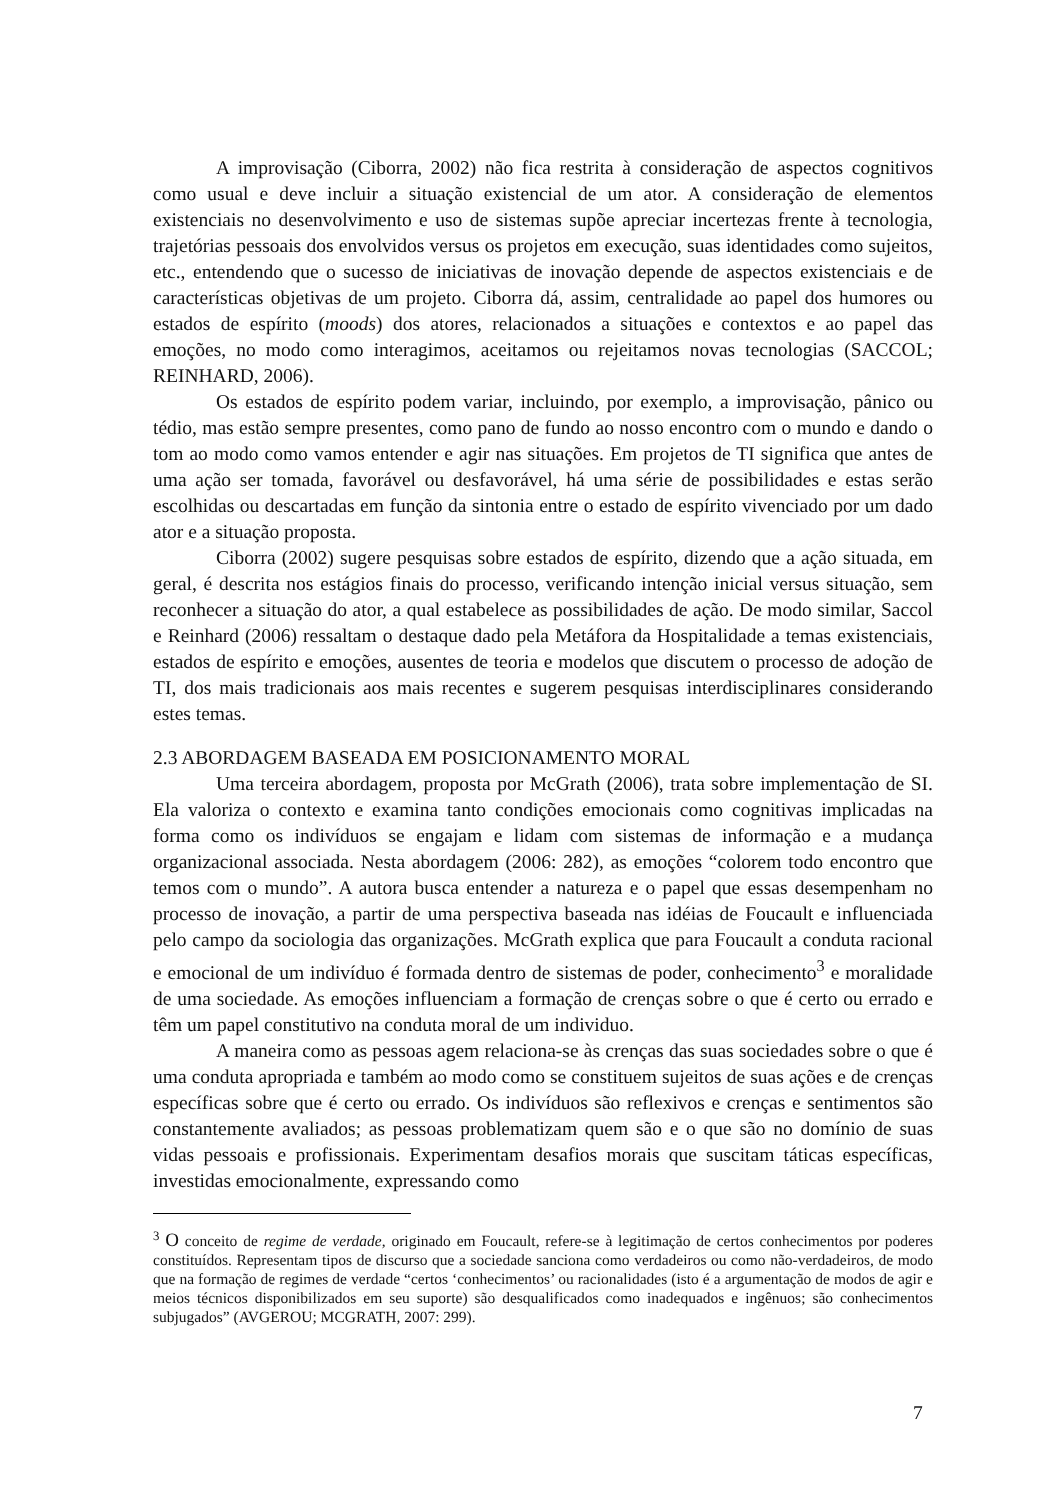A improvisação (Ciborra, 2002) não fica restrita à consideração de aspectos cognitivos como usual e deve incluir a situação existencial de um ator. A consideração de elementos existenciais no desenvolvimento e uso de sistemas supõe apreciar incertezas frente à tecnologia, trajetórias pessoais dos envolvidos versus os projetos em execução, suas identidades como sujeitos, etc., entendendo que o sucesso de iniciativas de inovação depende de aspectos existenciais e de características objetivas de um projeto. Ciborra dá, assim, centralidade ao papel dos humores ou estados de espírito (moods) dos atores, relacionados a situações e contextos e ao papel das emoções, no modo como interagimos, aceitamos ou rejeitamos novas tecnologias (SACCOL; REINHARD, 2006).
Os estados de espírito podem variar, incluindo, por exemplo, a improvisação, pânico ou tédio, mas estão sempre presentes, como pano de fundo ao nosso encontro com o mundo e dando o tom ao modo como vamos entender e agir nas situações. Em projetos de TI significa que antes de uma ação ser tomada, favorável ou desfavorável, há uma série de possibilidades e estas serão escolhidas ou descartadas em função da sintonia entre o estado de espírito vivenciado por um dado ator e a situação proposta.
Ciborra (2002) sugere pesquisas sobre estados de espírito, dizendo que a ação situada, em geral, é descrita nos estágios finais do processo, verificando intenção inicial versus situação, sem reconhecer a situação do ator, a qual estabelece as possibilidades de ação. De modo similar, Saccol e Reinhard (2006) ressaltam o destaque dado pela Metáfora da Hospitalidade a temas existenciais, estados de espírito e emoções, ausentes de teoria e modelos que discutem o processo de adoção de TI, dos mais tradicionais aos mais recentes e sugerem pesquisas interdisciplinares considerando estes temas.
2.3 ABORDAGEM BASEADA EM POSICIONAMENTO MORAL
Uma terceira abordagem, proposta por McGrath (2006), trata sobre implementação de SI. Ela valoriza o contexto e examina tanto condições emocionais como cognitivas implicadas na forma como os indivíduos se engajam e lidam com sistemas de informação e a mudança organizacional associada. Nesta abordagem (2006: 282), as emoções “colorem todo encontro que temos com o mundo”. A autora busca entender a natureza e o papel que essas desempenham no processo de inovação, a partir de uma perspectiva baseada nas idéias de Foucault e influenciada pelo campo da sociologia das organizações. McGrath explica que para Foucault a conduta racional e emocional de um indivíduo é formada dentro de sistemas de poder, conhecimento<sup>3</sup> e moralidade de uma sociedade. As emoções influenciam a formação de crenças sobre o que é certo ou errado e têm um papel constitutivo na conduta moral de um individuo.
A maneira como as pessoas agem relaciona-se às crenças das suas sociedades sobre o que é uma conduta apropriada e também ao modo como se constituem sujeitos de suas ações e de crenças específicas sobre que é certo ou errado. Os indivíduos são reflexivos e crenças e sentimentos são constantemente avaliados; as pessoas problematizam quem são e o que são no domínio de suas vidas pessoais e profissionais. Experimentam desafios morais que suscitam táticas específicas, investidas emocionalmente, expressando como
<sup>3</sup> O conceito de regime de verdade, originado em Foucault, refere-se à legitimação de certos conhecimentos por poderes constituídos. Representam tipos de discurso que a sociedade sanciona como verdadeiros ou como não-verdadeiros, de modo que na formação de regimes de verdade “certos ‘conhecimentos’ ou racionalidades (isto é a argumentação de modos de agir e meios técnicos disponibilizados em seu suporte) são desqualificados como inadequados e ingênuos; são conhecimentos subjugados” (AVGEROU; MCGRATH, 2007: 299).
7